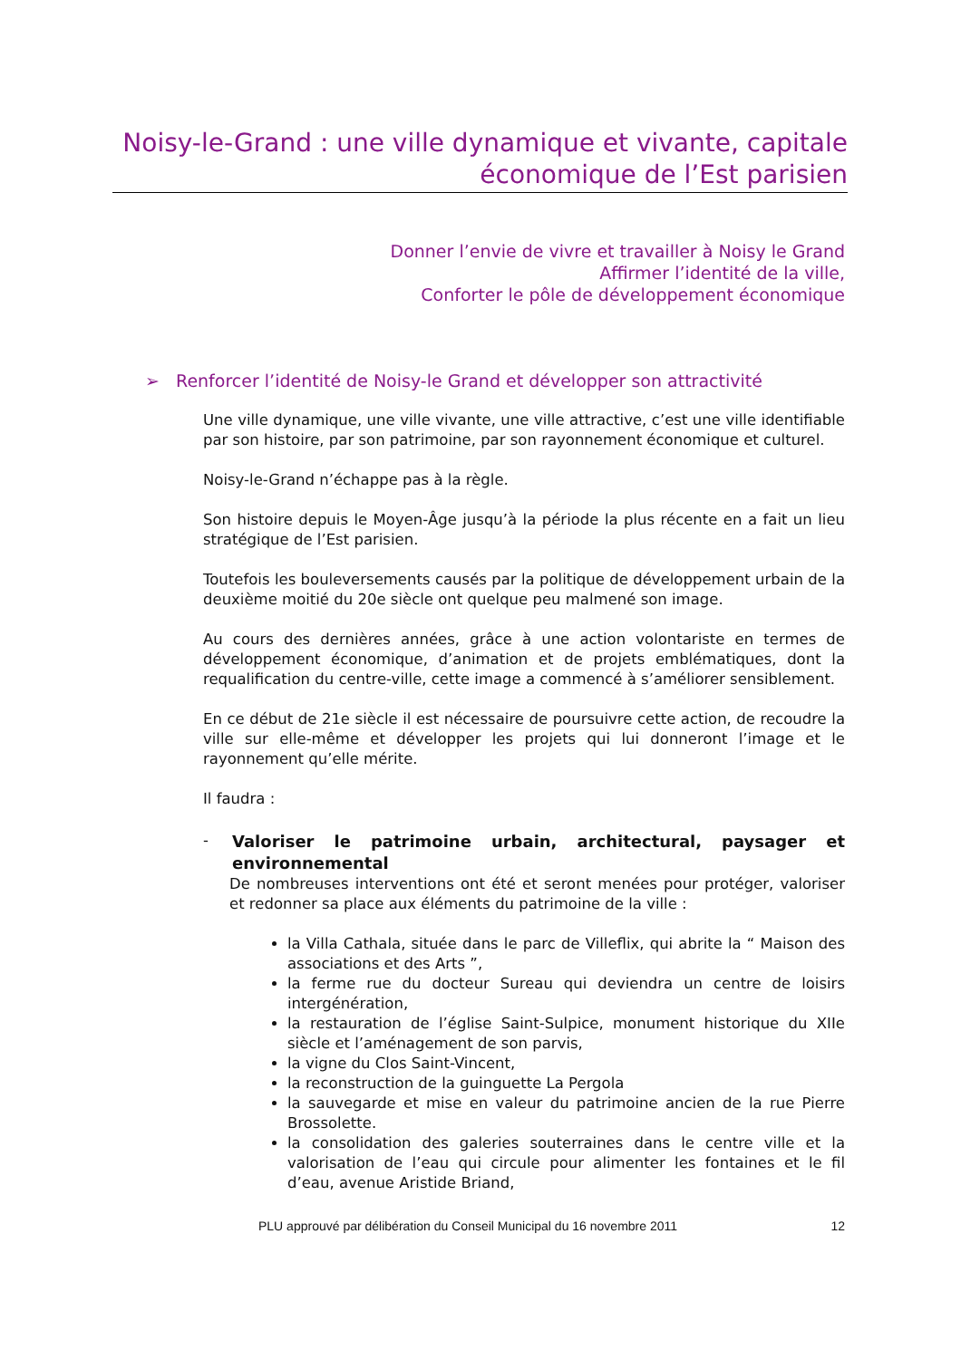Noisy-le-Grand : une ville dynamique et vivante, capitale économique de l’Est parisien
Donner l’envie de vivre et travailler à Noisy le Grand
Affirmer l’identité de la ville,
Conforter le pôle de développement économique
➢ Renforcer l’identité de Noisy-le Grand et développer son attractivité
Une ville dynamique, une ville vivante, une ville attractive, c’est une ville identifiable par son histoire, par son patrimoine, par son rayonnement économique et culturel.
Noisy-le-Grand n’échappe pas à la règle.
Son histoire depuis le Moyen-Âge jusqu’à la période la plus récente en a fait un lieu stratégique de l’Est parisien.
Toutefois les bouleversements causés par la politique de développement urbain de la deuxième moitié du 20e siècle ont quelque peu malmené son image.
Au cours des dernières années, grâce à une action volontariste en termes de développement économique, d’animation et de projets emblématiques, dont la requalification du centre-ville, cette image a commencé à s’améliorer sensiblement.
En ce début de 21e siècle il est nécessaire de poursuivre cette action, de recoudre la ville sur elle-même et développer les projets qui lui donneront l’image et le rayonnement qu’elle mérite.
Il faudra :
- Valoriser le patrimoine urbain, architectural, paysager et environnemental
De nombreuses interventions ont été et seront menées pour protéger, valoriser et redonner sa place aux éléments du patrimoine de la ville :
la Villa Cathala, située dans le parc de Villeflix, qui abrite la “ Maison des associations et des Arts ”,
la ferme rue du docteur Sureau qui deviendra un centre de loisirs intergénération,
la restauration de l’église Saint-Sulpice, monument historique du XIIe siècle et l’aménagement de son parvis,
la vigne du Clos Saint-Vincent,
la reconstruction de la guinguette La Pergola
la sauvegarde et mise en valeur du patrimoine ancien de la rue Pierre Brossolette.
la consolidation des galeries souterraines dans le centre ville et la valorisation de l’eau qui circule pour alimenter les fontaines et le fil d’eau, avenue Aristide Briand,
PLU approuvé par délibération du Conseil Municipal du 16 novembre 2011 12